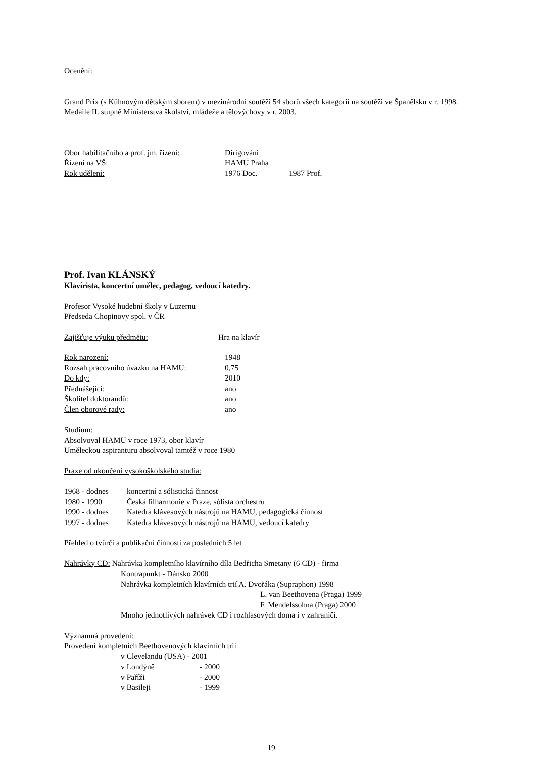Ocenění:
Grand Prix (s Kühnovým dětským sborem) v mezinárodní soutěži 54 sborů všech kategorií na soutěži ve Španělsku v r. 1998.
Medaile II. stupně Ministerstva školství, mládeže a tělovýchovy v r. 2003.
Obor habilitačního a prof. jm. řízení: Dirigování
Řízení na VŠ: HAMU Praha
Rok udělení: 1976 Doc. 1987 Prof.
Prof. Ivan KLÁNSKÝ
Klavírista, koncertní umělec, pedagog, vedoucí katedry.
Profesor Vysoké hudební školy v Luzernu
Předseda Chopinovy spol. v ČR
Zajišťuje výuku předmětu: Hra na klavír
Rok narození: 1948
Rozsah pracovního úvazku na HAMU: 0,75
Do kdy: 2010
Přednášející: ano
Školitel doktorandů: ano
Člen oborové rady: ano
Studium:
Absolvoval HAMU v roce 1973, obor klavír
Uměleckou aspiranturu absolvoval tamtéž v roce 1980
Praxe od ukončení vysokoškolského studia:
1968 - dodnes koncertní a sólistická činnost
1980 - 1990 Česká filharmonie v Praze, sólista orchestru
1990 - dodnes Katedra klávesových nástrojů na HAMU, pedagogická činnost
1997 - dodnes Katedra klávesových nástrojů na HAMU, vedoucí katedry
Přehled o tvůrčí a publikační činnosti za posledních 5 let
Nahrávky CD: Nahrávka kompletního klavírního díla Bedřicha Smetany (6 CD) - firma
Kontrapunkt - Dánsko 2000
Nahrávka kompletních klavírních trií A. Dvořáka (Supraphon) 1998
L. van Beethovena (Praga) 1999
F. Mendelssohna (Praga) 2000
Mnoho jednotlivých nahrávek CD i rozhlasových doma i v zahraničí.
Významná provedení:
Provedení kompletních Beethovenových klavírních trií
v Clevelandu (USA) - 2001
v Londýně - 2000
v Paříži - 2000
v Basileji - 1999
19